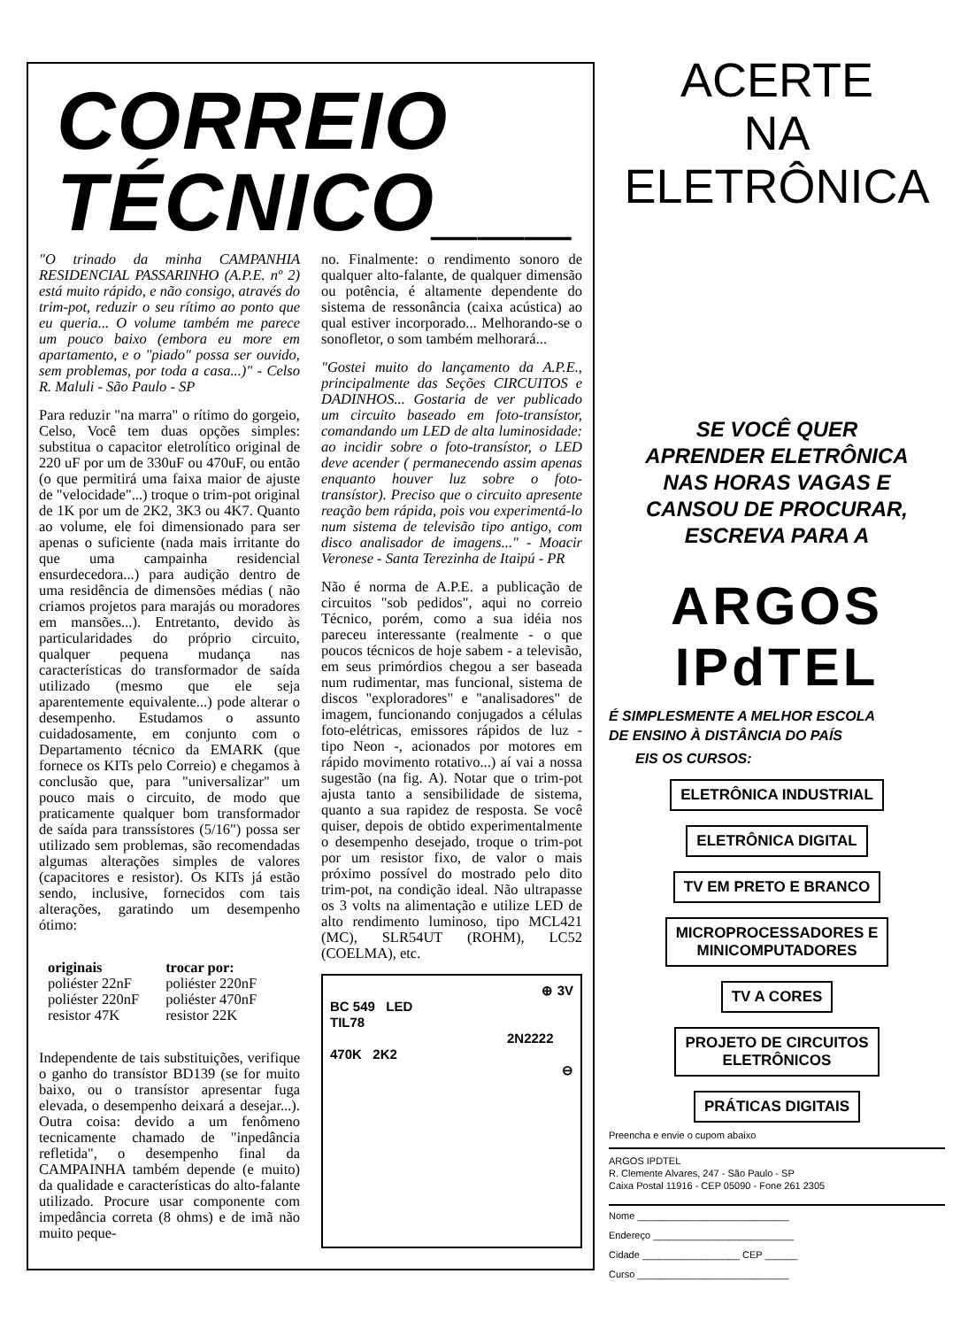CORREIO
TÉCNICO___
"O trinado da minha CAMPANHIA RESIDENCIAL PASSARINHO (A.P.E. nº 2) está muito rápido, e não consigo, através do trim-pot, reduzir o seu rítimo ao ponto que eu queria... O volume também me parece um pouco baixo (embora eu more em apartamento, e o "piado" possa ser ouvido, sem problemas, por toda a casa...)" - Celso R. Maluli - São Paulo - SP
Para reduzir "na marra" o rítimo do gorgeio, Celso, Você tem duas opções simples: substitua o capacitor eletrolítico original de 220 uF por um de 330uF ou 470uF, ou então (o que permitirá uma faixa maior de ajuste de "velocidade"...) troque o trim-pot original de 1K por um de 2K2, 3K3 ou 4K7. Quanto ao volume, ele foi dimensionado para ser apenas o suficiente (nada mais irritante do que uma campainha residencial ensurdecedora...) para audição dentro de uma residência de dimensões médias ( não criamos projetos para marajás ou moradores em mansões...). Entretanto, devido às particularidades do próprio circuito, qualquer pequena mudança nas características do transformador de saída utilizado (mesmo que ele seja aparentemente equivalente...) pode alterar o desempenho. Estudamos o assunto cuidadosamente, em conjunto com o Departamento técnico da EMARK (que fornece os KITs pelo Correio) e chegamos à conclusão que, para "universalizar" um pouco mais o circuito, de modo que praticamente qualquer bom transformador de saída para transsístores (5/16") possa ser utilizado sem problemas, são recomendadas algumas alterações simples de valores (capacitores e resistor). Os KITs já estão sendo, inclusive, fornecidos com tais alterações, garatindo um desempenho ótimo:
| originais | trocar por: |
| --- | --- |
| poliéster 22nF | poliéster 220nF |
| poliéster 220nF | poliéster 470nF |
| resistor 47K | resistor 22K |
Independente de tais substituições, verifique o ganho do transístor BD139 (se for muito baixo, ou o transístor apresentar fuga elevada, o desempenho deixará a desejar...). Outra coisa: devido a um fenômeno tecnicamente chamado de "inpedância refletida", o desempenho final da CAMPAINHA também depende (e muito) da qualidade e características do alto-falante utilizado. Procure usar componente com impedância correta (8 ohms) e de imã não muito peque-
no. Finalmente: o rendimento sonoro de qualquer alto-falante, de qualquer dimensão ou potência, é altamente dependente do sistema de ressonância (caixa acústica) ao qual estiver incorporado... Melhorando-se o sonofletor, o som também melhorará...
"Gostei muito do lançamento da A.P.E., principalmente das Seções CIRCUITOS e DADINHOS... Gostaria de ver publicado um circuito baseado em foto-transístor, comandando um LED de alta luminosidade: ao incidir sobre o foto-transístor, o LED deve acender ( permanecendo assim apenas enquanto houver luz sobre o foto-transístor). Preciso que o circuito apresente reação bem rápida, pois vou experimentá-lo num sistema de televisão tipo antigo, com disco analisador de imagens..." - Moacir Veronese - Santa Terezinha de Itaipú - PR
Não é norma de A.P.E. a publicação de circuitos "sob pedidos", aqui no correio Técnico, porém, como a sua idéia nos pareceu interessante (realmente - o que poucos técnicos de hoje sabem - a televisão, em seus primórdios chegou a ser baseada num rudimentar, mas funcional, sistema de discos "exploradores" e "analisadores" de imagem, funcionando conjugados a células foto-elétricas, emissores rápidos de luz - tipo Neon -, acionados por motores em rápido movimento rotativo...) aí vai a nossa sugestão (na fig. A). Notar que o trim-pot ajusta tanto a sensibilidade de sistema, quanto a sua rapidez de resposta. Se você quiser, depois de obtido experimentalmente o desempenho desejado, troque o trim-pot por um resistor fixo, de valor o mais próximo possível do mostrado pelo dito trim-pot, na condição ideal. Não ultrapasse os 3 volts na alimentação e utilize LED de alto rendimento luminoso, tipo MCL421 (MC), SLR54UT (ROHM), LC52 (COELMA), etc.
⊕ 3V
BC 549 LED
TIL78
2N2222
470K 2K2
⊖
ACERTE
NA
ELETRÔNICA
SE VOCÊ QUER
APRENDER ELETRÔNICA
NAS HORAS VAGAS E
CANSOU DE PROCURAR,
ESCREVA PARA A
ARGOS
IPdTEL
É SIMPLESMENTE A MELHOR ESCOLA
DE ENSINO À DISTÂNCIA DO PAÍS
EIS OS CURSOS:
ELETRÔNICA INDUSTRIAL
ELETRÔNICA DIGITAL
TV EM PRETO E BRANCO
MICROPROCESSADORES E
MINICOMPUTADORES
TV A CORES
PROJETO DE CIRCUITOS
ELETRÔNICOS
PRÁTICAS DIGITAIS
Preencha e envie o cupom abaixo
ARGOS IPDTEL
R. Clemente Alvares, 247 - São Paulo - SP
Caixa Postal 11916 - CEP 05090 - Fone 261 2305
Nome ____________________________
Endereço __________________________
Cidade __________________ CEP ______
Curso ____________________________